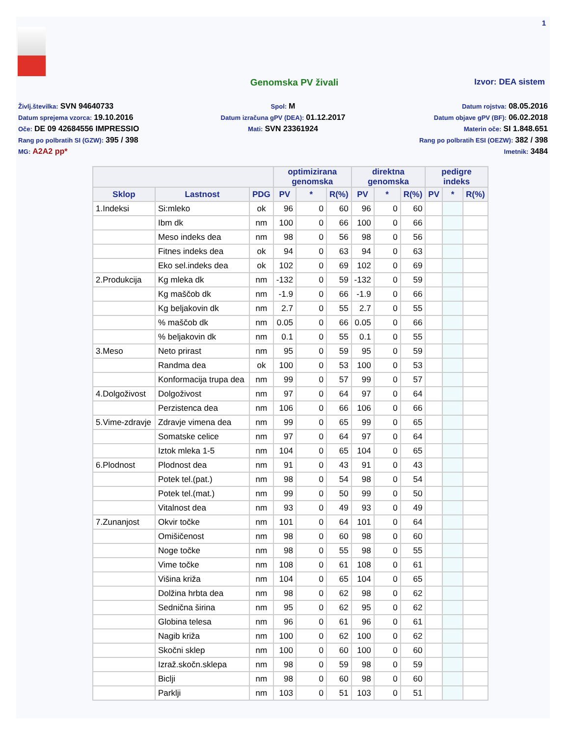1
Genomska PV živali Izvor: DEA sistem
Življ.številka: SVN 94640733
Datum sprejema vzorca: 19.10.2016
Oče: DE 09 42684556 IMPRESSIO
Rang po polbratih SI (GZW): 395 / 398
MG: A2A2 pp*
Spol: M
Datum izračuna gPV (DEA): 01.12.2017
Mati: SVN 23361924
Datum rojstva: 08.05.2016
Datum objave gPV (BF): 06.02.2018
Materin oče: SI 1.848.651
Rang po polbratih ESI (OEZW): 382 / 398
Imetnik: 3484
| | | | optimizirana genomska | | | direktna genomska | | | pedigre indeks | | |
| --- | --- | --- | --- | --- | --- | --- | --- | --- | --- | --- | --- |
| Sklop | Lastnost | PDG | PV | * | R(%) | PV | * | R(%) | PV | * | R(%) |
| 1.Indeksi | Si:mleko | ok | 96 | 0 | 60 | 96 | 0 | 60 | | | |
| | Ibm dk | nm | 100 | 0 | 66 | 100 | 0 | 66 | | | |
| | Meso indeks dea | nm | 98 | 0 | 56 | 98 | 0 | 56 | | | |
| | Fitnes indeks dea | ok | 94 | 0 | 63 | 94 | 0 | 63 | | | |
| | Eko sel.indeks dea | ok | 102 | 0 | 69 | 102 | 0 | 69 | | | |
| 2.Produkcija | Kg mleka dk | nm | -132 | 0 | 59 | -132 | 0 | 59 | | | |
| | Kg maščob dk | nm | -1.9 | 0 | 66 | -1.9 | 0 | 66 | | | |
| | Kg beljakovin dk | nm | 2.7 | 0 | 55 | 2.7 | 0 | 55 | | | |
| | % maščob dk | nm | 0.05 | 0 | 66 | 0.05 | 0 | 66 | | | |
| | % beljakovin dk | nm | 0.1 | 0 | 55 | 0.1 | 0 | 55 | | | |
| 3.Meso | Neto prirast | nm | 95 | 0 | 59 | 95 | 0 | 59 | | | |
| | Randma dea | ok | 100 | 0 | 53 | 100 | 0 | 53 | | | |
| | Konformacija trupa dea | nm | 99 | 0 | 57 | 99 | 0 | 57 | | | |
| 4.Dolgoživost | Dolgoživost | nm | 97 | 0 | 64 | 97 | 0 | 64 | | | |
| | Perzistenca dea | nm | 106 | 0 | 66 | 106 | 0 | 66 | | | |
| 5.Vime-zdravje | Zdravje vimena dea | nm | 99 | 0 | 65 | 99 | 0 | 65 | | | |
| | Somatske celice | nm | 97 | 0 | 64 | 97 | 0 | 64 | | | |
| | Iztok mleka 1-5 | nm | 104 | 0 | 65 | 104 | 0 | 65 | | | |
| 6.Plodnost | Plodnost dea | nm | 91 | 0 | 43 | 91 | 0 | 43 | | | |
| | Potek tel.(pat.) | nm | 98 | 0 | 54 | 98 | 0 | 54 | | | |
| | Potek tel.(mat.) | nm | 99 | 0 | 50 | 99 | 0 | 50 | | | |
| | Vitalnost dea | nm | 93 | 0 | 49 | 93 | 0 | 49 | | | |
| 7.Zunanjost | Okvir točke | nm | 101 | 0 | 64 | 101 | 0 | 64 | | | |
| | Omišičenost | nm | 98 | 0 | 60 | 98 | 0 | 60 | | | |
| | Noge točke | nm | 98 | 0 | 55 | 98 | 0 | 55 | | | |
| | Vime točke | nm | 108 | 0 | 61 | 108 | 0 | 61 | | | |
| | Višina križa | nm | 104 | 0 | 65 | 104 | 0 | 65 | | | |
| | Dolžina hrbta dea | nm | 98 | 0 | 62 | 98 | 0 | 62 | | | |
| | Sednična širina | nm | 95 | 0 | 62 | 95 | 0 | 62 | | | |
| | Globina telesa | nm | 96 | 0 | 61 | 96 | 0 | 61 | | | |
| | Nagib križa | nm | 100 | 0 | 62 | 100 | 0 | 62 | | | |
| | Skočni sklep | nm | 100 | 0 | 60 | 100 | 0 | 60 | | | |
| | Izraž.skočn.sklepa | nm | 98 | 0 | 59 | 98 | 0 | 59 | | | |
| | Biclji | nm | 98 | 0 | 60 | 98 | 0 | 60 | | | |
| | Parklji | nm | 103 | 0 | 51 | 103 | 0 | 51 | | | |